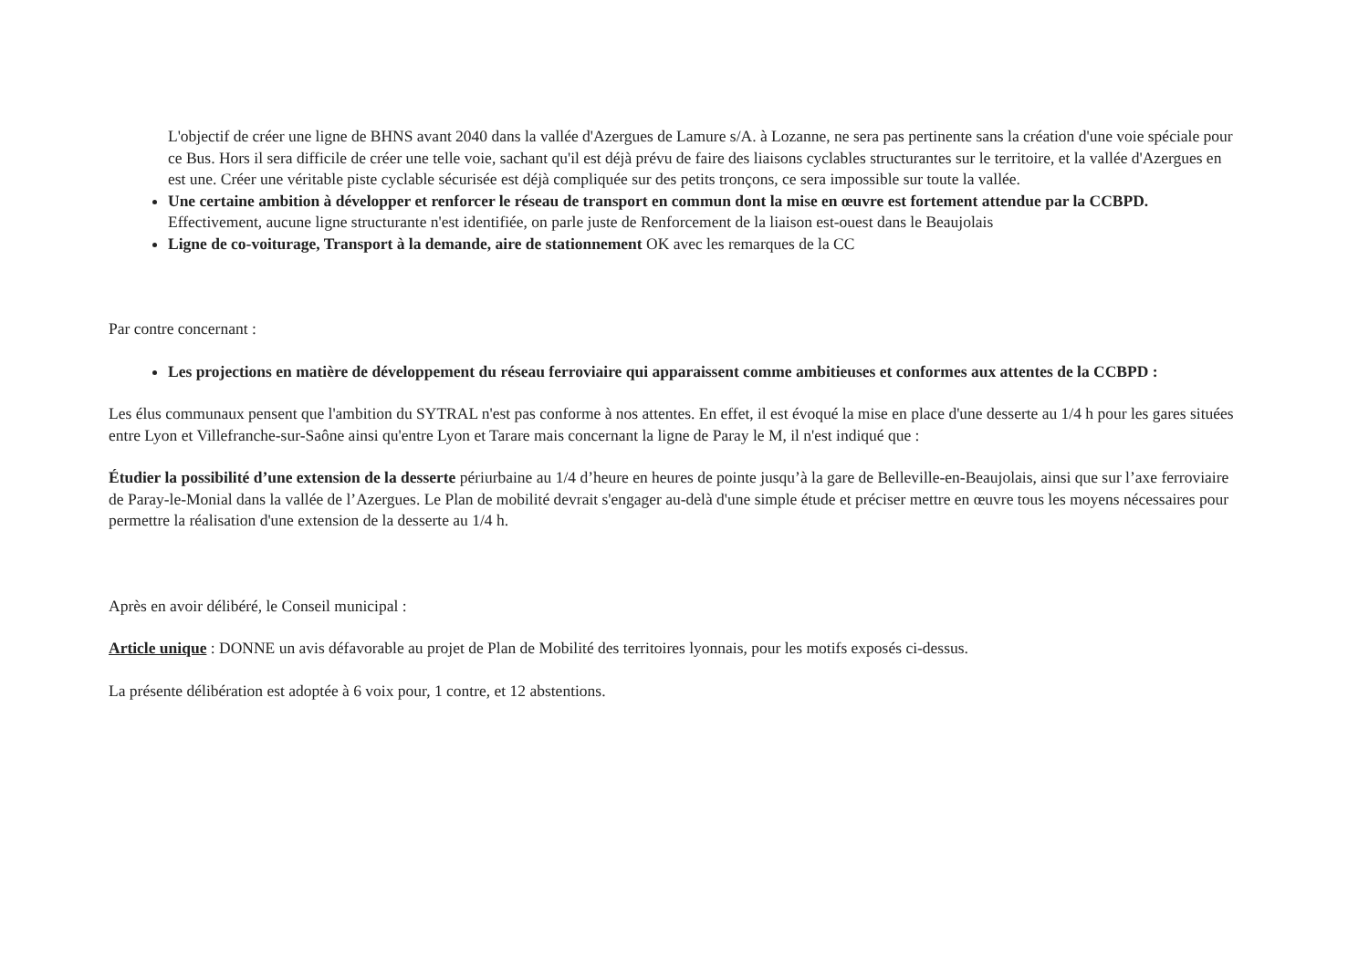L'objectif de créer une ligne de BHNS avant 2040 dans la vallée d'Azergues de Lamure s/A. à Lozanne, ne sera pas pertinente sans la création d'une voie spéciale pour ce Bus. Hors il sera difficile de créer une telle voie, sachant qu'il est déjà prévu de faire des liaisons cyclables structurantes sur le territoire, et la vallée d'Azergues en est une. Créer une véritable piste cyclable sécurisée est déjà compliquée sur des petits tronçons, ce sera impossible sur toute la vallée.
Une certaine ambition à développer et renforcer le réseau de transport en commun dont la mise en œuvre est fortement attendue par la CCBPD. Effectivement, aucune ligne structurante n'est identifiée, on parle juste de Renforcement de la liaison est-ouest dans le Beaujolais
Ligne de co-voiturage, Transport à la demande, aire de stationnement OK avec les remarques de la CC
Par contre concernant :
Les projections en matière de développement du réseau ferroviaire qui apparaissent comme ambitieuses et conformes aux attentes de la CCBPD :
Les élus communaux pensent que l'ambition du SYTRAL n'est pas conforme à nos attentes. En effet, il est évoqué la mise en place d'une desserte au 1/4 h pour les gares situées entre Lyon et Villefranche-sur-Saône ainsi qu'entre Lyon et Tarare mais concernant la ligne de Paray le M, il n'est indiqué que :
Étudier la possibilité d’une extension de la desserte périurbaine au 1/4 d’heure en heures de pointe jusqu’à la gare de Belleville-en-Beaujolais, ainsi que sur l’axe ferroviaire de Paray-le-Monial dans la vallée de l’Azergues. Le Plan de mobilité devrait s'engager au-delà d'une simple étude et préciser mettre en œuvre tous les moyens nécessaires pour permettre la réalisation d'une extension de la desserte au 1/4 h.
Après en avoir délibéré, le Conseil municipal :
Article unique : DONNE un avis défavorable au projet de Plan de Mobilité des territoires lyonnais, pour les motifs exposés ci-dessus.
La présente délibération est adoptée à 6 voix pour, 1 contre, et 12 abstentions.